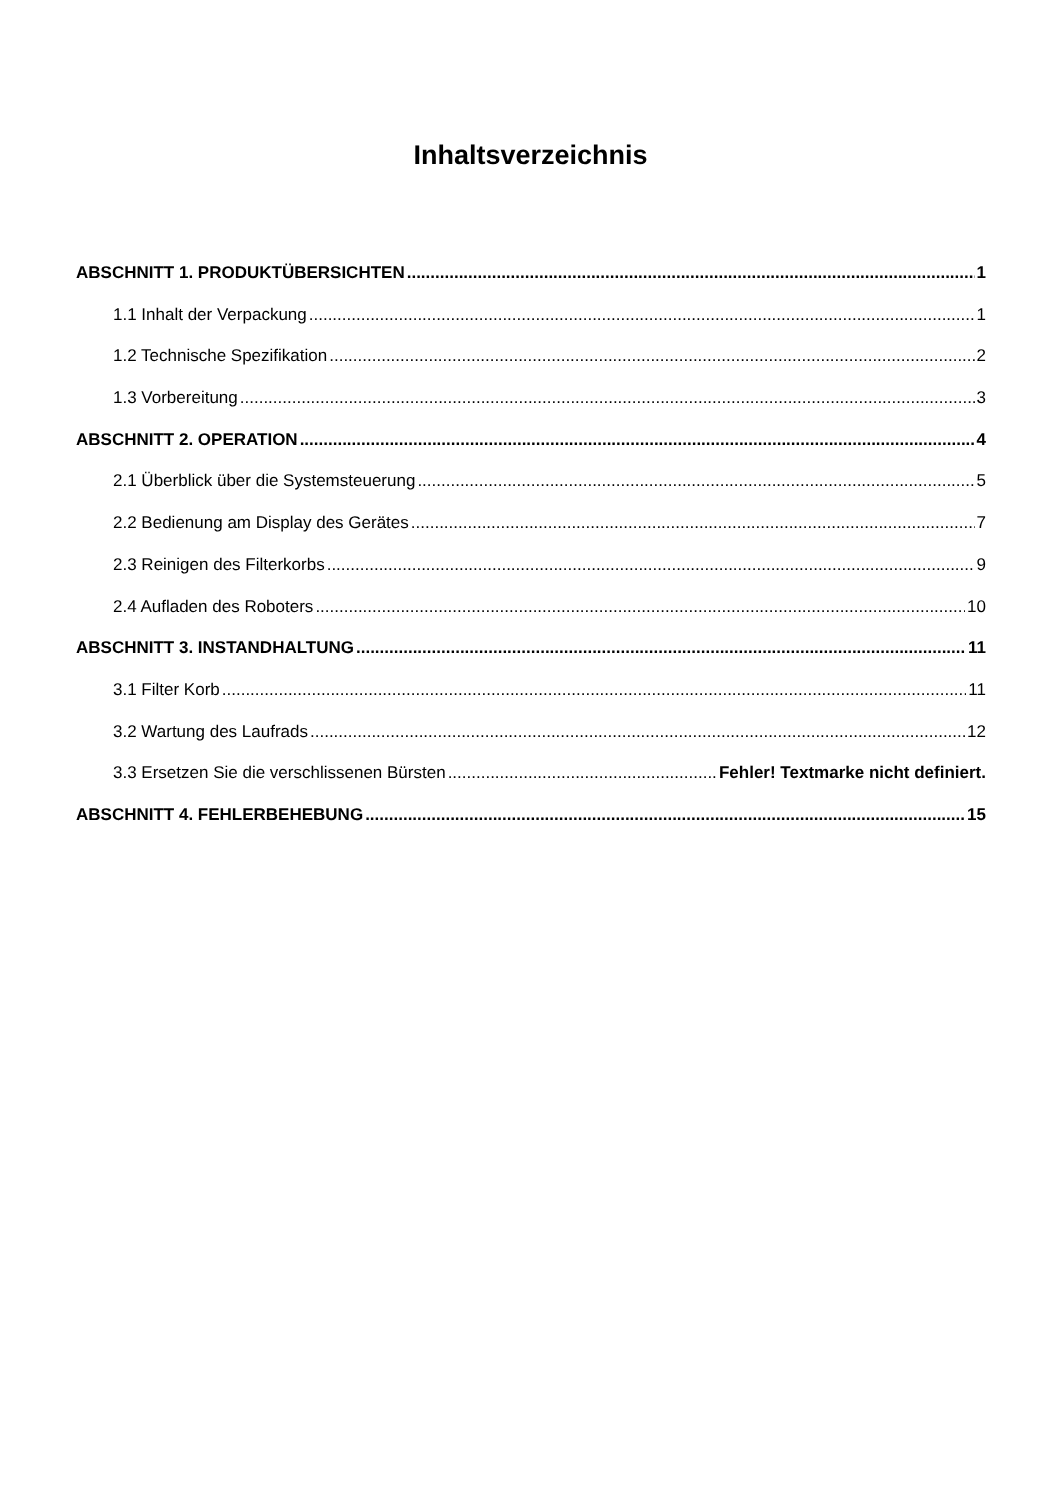Inhaltsverzeichnis
ABSCHNITT 1. PRODUKTÜBERSICHTEN 1
1.1 Inhalt der Verpackung 1
1.2 Technische Spezifikation 2
1.3 Vorbereitung 3
ABSCHNITT 2. OPERATION 4
2.1 Überblick über die Systemsteuerung 5
2.2 Bedienung am Display des Gerätes 7
2.3 Reinigen des Filterkorbs 9
2.4 Aufladen des Roboters 10
ABSCHNITT 3. INSTANDHALTUNG 11
3.1 Filter Korb 11
3.2 Wartung des Laufrads 12
3.3 Ersetzen Sie die verschlissenen Bürsten Fehler! Textmarke nicht definiert.
ABSCHNITT 4. FEHLERBEHEBUNG 15